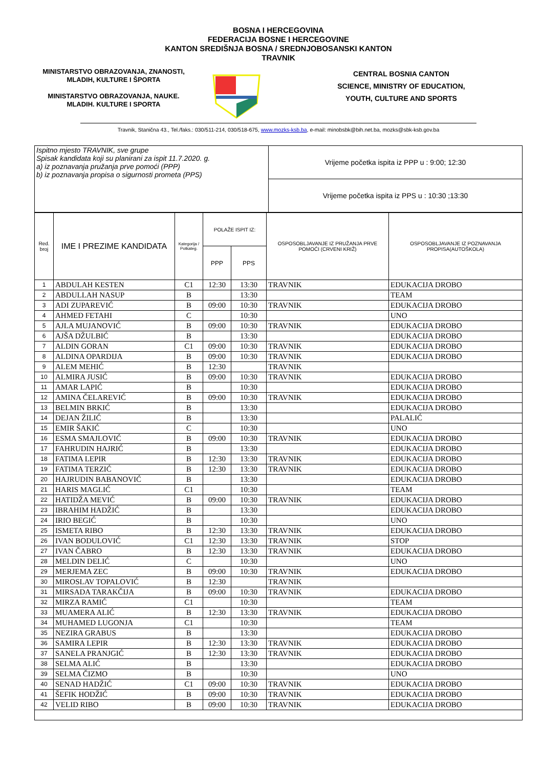BOSNA I HERCEGOVINA
FEDERACIJA BOSNE I HERCEGOVINE
KANTON SREDIŠNJA BOSNA / SREDNJOBOSANSKI KANTON
TRAVNIK
MINISTARSTVO OBRAZOVANJA, ZNANOSTI, MLADIH, KULTURE I ŠPORTA
MINISTARSTVO OBRAZOVANJA, NAUKE. MLADIH. KULTURE I SPORTA
CENTRAL BOSNIA CANTON
SCIENCE, MINISTRY OF EDUCATION,
YOUTH, CULTURE AND SPORTS
Travnik, Stanična 43., Tel./faks.: 030/511-214, 030/518-675, www.mozks-ksb.ba, e-mail: minobsbk@bih.net.ba, mozks@sbk-ksb.gov.ba
| Ispitno mjesto TRAVNIK, sve grupe Spisak kandidata koji su planirani za ispit 11.7.2020. g. a) iz poznavanja pružanja prve pomoći (PPP) b) iz poznavanja propisa o sigurnosti prometa (PPS) | Vrijeme početka ispita iz PPP u : 9:00; 12:30 |
| | Vrijeme početka ispita iz PPS u : 10:30 ;13:30 |
| Red. broj | IME I PREZIME KANDIDATA | Kategorija / Potkateg. | POLAŽE ISPIT IZ: | | OSPOSOBLJAVANJE IZ PRUŽANJA PRVE POMOĆI (CRVENI KRIŽ) | OSPOSOBLJAVANJE IZ POZNAVANJA PROPISA(AUTOŠKOLA) |
| --- | --- | --- | --- | --- | --- | --- |
| | | | PPP | PPS | | |
| 1 | ABDULAH KESTEN | C1 | 12:30 | 13:30 | TRAVNIK | EDUKACIJA DROBO |
| 2 | ABDULLAH NASUP | B | | 13:30 | | TEAM |
| 3 | ADI ZUPAREVIĆ | B | 09:00 | 10:30 | TRAVNIK | EDUKACIJA DROBO |
| 4 | AHMED FETAHI | C | | 10:30 | | UNO |
| 5 | AJLA MUJANOVIĆ | B | 09:00 | 10:30 | TRAVNIK | EDUKACIJA DROBO |
| 6 | AJŠA DŽULBIĆ | B | | 13:30 | | EDUKACIJA DROBO |
| 7 | ALDIN GORAN | C1 | 09:00 | 10:30 | TRAVNIK | EDUKACIJA DROBO |
| 8 | ALDINA OPARDIJA | B | 09:00 | 10:30 | TRAVNIK | EDUKACIJA DROBO |
| 9 | ALEM MEHIĆ | B | 12:30 | | TRAVNIK | |
| 10 | ALMIRA JUSIĆ | B | 09:00 | 10:30 | TRAVNIK | EDUKACIJA DROBO |
| 11 | AMAR LAPIĆ | B | | 10:30 | | EDUKACIJA DROBO |
| 12 | AMINA ČELAREVIĆ | B | 09:00 | 10:30 | TRAVNIK | EDUKACIJA DROBO |
| 13 | BELMIN BRKIĆ | B | | 13:30 | | EDUKACIJA DROBO |
| 14 | DEJAN ŽILIĆ | B | | 13:30 | | PALALIĆ |
| 15 | EMIR ŠAKIĆ | C | | 10:30 | | UNO |
| 16 | ESMA SMAJLOVIĆ | B | 09:00 | 10:30 | TRAVNIK | EDUKACIJA DROBO |
| 17 | FAHRUDIN HAJRIĆ | B | | 13:30 | | EDUKACIJA DROBO |
| 18 | FATIMA LEPIR | B | 12:30 | 13:30 | TRAVNIK | EDUKACIJA DROBO |
| 19 | FATIMA TERZIĆ | B | 12:30 | 13:30 | TRAVNIK | EDUKACIJA DROBO |
| 20 | HAJRUDIN BABANOVIĆ | B | | 13:30 | | EDUKACIJA DROBO |
| 21 | HARIS MAGLIĆ | C1 | | 10:30 | | TEAM |
| 22 | HATIDŽA MEVIĆ | B | 09:00 | 10:30 | TRAVNIK | EDUKACIJA DROBO |
| 23 | IBRAHIM HADŽIĆ | B | | 13:30 | | EDUKACIJA DROBO |
| 24 | IRIO BEGIĆ | B | | 10:30 | | UNO |
| 25 | ISMETA RIBO | B | 12:30 | 13:30 | TRAVNIK | EDUKACIJA DROBO |
| 26 | IVAN BODULOVIĆ | C1 | 12:30 | 13:30 | TRAVNIK | STOP |
| 27 | IVAN ČABRO | B | 12:30 | 13:30 | TRAVNIK | EDUKACIJA DROBO |
| 28 | MELDIN DELIĆ | C | | 10:30 | | UNO |
| 29 | MERJEMA ZEC | B | 09:00 | 10:30 | TRAVNIK | EDUKACIJA DROBO |
| 30 | MIROSLAV TOPALOVIĆ | B | 12:30 | | TRAVNIK | |
| 31 | MIRSADA TARAKČIJA | B | 09:00 | 10:30 | TRAVNIK | EDUKACIJA DROBO |
| 32 | MIRZA RAMIĆ | C1 | | 10:30 | | TEAM |
| 33 | MUAMERA ALIĆ | B | 12:30 | 13:30 | TRAVNIK | EDUKACIJA DROBO |
| 34 | MUHAMED LUGONJA | C1 | | 10:30 | | TEAM |
| 35 | NEZIRA GRABUS | B | | 13:30 | | EDUKACIJA DROBO |
| 36 | SAMIRA LEPIR | B | 12:30 | 13:30 | TRAVNIK | EDUKACIJA DROBO |
| 37 | SANELA PRANJGIĆ | B | 12:30 | 13:30 | TRAVNIK | EDUKACIJA DROBO |
| 38 | SELMA ALIĆ | B | | 13:30 | | EDUKACIJA DROBO |
| 39 | SELMA ČIZMO | B | | 10:30 | | UNO |
| 40 | SENAD HADŽIĆ | C1 | 09:00 | 10:30 | TRAVNIK | EDUKACIJA DROBO |
| 41 | ŠEFIK HODŽIĆ | B | 09:00 | 10:30 | TRAVNIK | EDUKACIJA DROBO |
| 42 | VELID RIBO | B | 09:00 | 10:30 | TRAVNIK | EDUKACIJA DROBO |